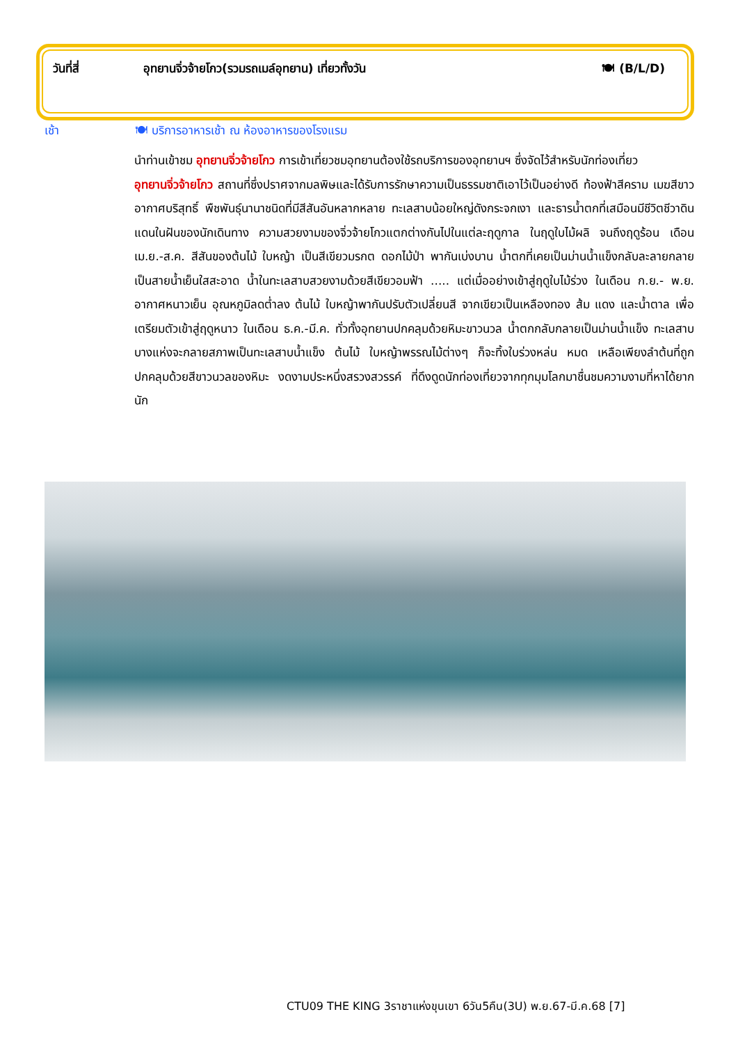วันที่สี่ อุทยานจิ่วจ้ายโกว(รวมรถเมล์อุทยาน) เที่ยวทั้งวัน
🍽 (B/L/D)
เช้า 🍽 บริการอาหารเช้า ณ ห้องอาหารของโรงแรม
นำท่านเข้าชม อุทยานจิ่วจ้ายโกว การเข้าเที่ยวชมอุทยานต้องใช้รถบริการของอุทยานฯ ซึ่งจัดไว้สำหรับนักท่องเที่ยว
อุทยานจิ่วจ้ายโกว สถานที่ซึ่งปราศจากมลพิษและได้รับการรักษาความเป็นธรรมชาติเอาไว้เป็นอย่างดี ท้องฟ้าสีคราม เมฆสีขาว อากาศบริสุทธิ์ พืชพันธุ์นานาชนิดที่มีสีสันอันหลากหลาย ทะเลสาบน้อยใหญ่ดังกระจกเงา และธารน้ำตกที่เสมือนมีชีวิตชีวาดินแดนในฝันของนักเดินทาง ความสวยงามของจิ่วจ้ายโกวแตกต่างกันไปในแต่ละฤดูกาล ในฤดูใบไม้ผลิ จนถึงฤดูร้อน เดือนเม.ย.-ส.ค. สีสันของต้นไม้ ใบหญ้า เป็นสีเขียวมรกต ดอกไม้ป่า พากันเบ่งบาน น้ำตกที่เคยเป็นม่านน้ำแข็งกลับละลายกลายเป็นสายน้ำเย็นใสสะอาด น้ำในทะเลสาบสวยงามด้วยสีเขียวอมฟ้า ..... แต่เมื่ออย่างเข้าสู่ฤดูใบไม้ร่วง ในเดือน ก.ย.- พ.ย. อากาศหนาวเย็น อุณหภูมิลดต่ำลง ต้นไม้ ใบหญ้าพากันปรับตัวเปลี่ยนสี จากเขียวเป็นเหลืองทอง ส้ม แดง และน้ำตาล เพื่อเตรียมตัวเข้าสู่ฤดูหนาว ในเดือน ธ.ค.-มี.ค. ทั่วทั้งอุทยานปกคลุมด้วยหิมะขาวนวล น้ำตกกลับกลายเป็นม่านน้ำแข็ง ทะเลสาบบางแห่งจะกลายสภาพเป็นทะเลสาบน้ำแข็ง ต้นไม้ ใบหญ้าพรรณไม้ต่างๆ ก็จะทิ้งใบร่วงหล่น หมด เหลือเพียงลำต้นที่ถูกปกคลุมด้วยสีขาวนวลของหิมะ งดงามประหนึ่งสรวงสวรรค์ ที่ดึงดูดนักท่องเที่ยวจากทุกมุมโลกมาชื่นชมความงามที่หาได้ยากนัก
CTU09 THE KING 3ราชาแห่งขุนเขา 6วัน5คืน(3U) พ.ย.67-มี.ค.68 [7]